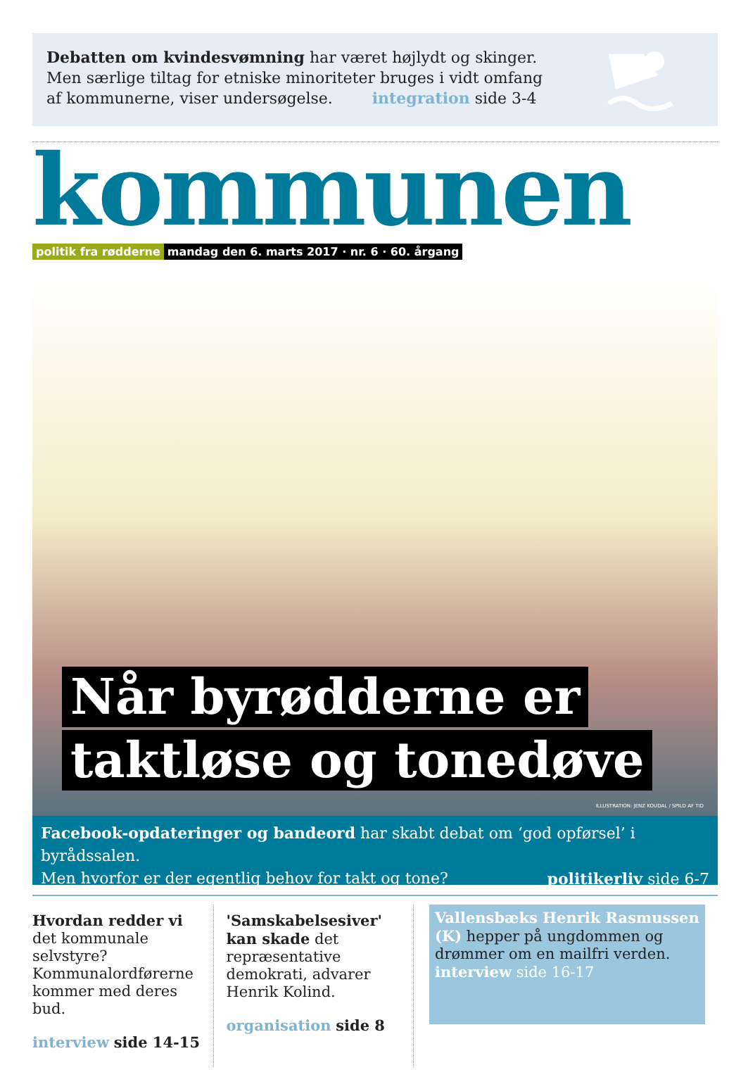Debatten om kvindesvømning har været højlydt og skinger.
Men særlige tiltag for etniske minoriteter bruges i vidt omfang
af kommunerne, viser undersøgelse. integration side 3-4
kommunen
politik fra rødderne mandag den 6. marts 2017 · nr. 6 · 60. årgang
Når byrødderne er
taktløse og tonedøve
ILLUSTRATION: JENZ KOUDAL / SPILD AF TID
Facebook-opdateringer og bandeord har skabt debat om ‘god opførsel’ i byrådssalen.
Men hvorfor er der egentlig behov for takt og tone? politikerliv side 6-7
Hvordan redder vi det kommunale selvstyre? Kommunalordførerne kommer med deres bud.
interview side 14-15
'Samskabelsesiver' kan skade det repræsentative demokrati, advarer Henrik Kolind.
organisation side 8
Vallensbæks Henrik Rasmussen (K) hepper på ungdommen og drømmer om en mailfri verden.
interview side 16-17